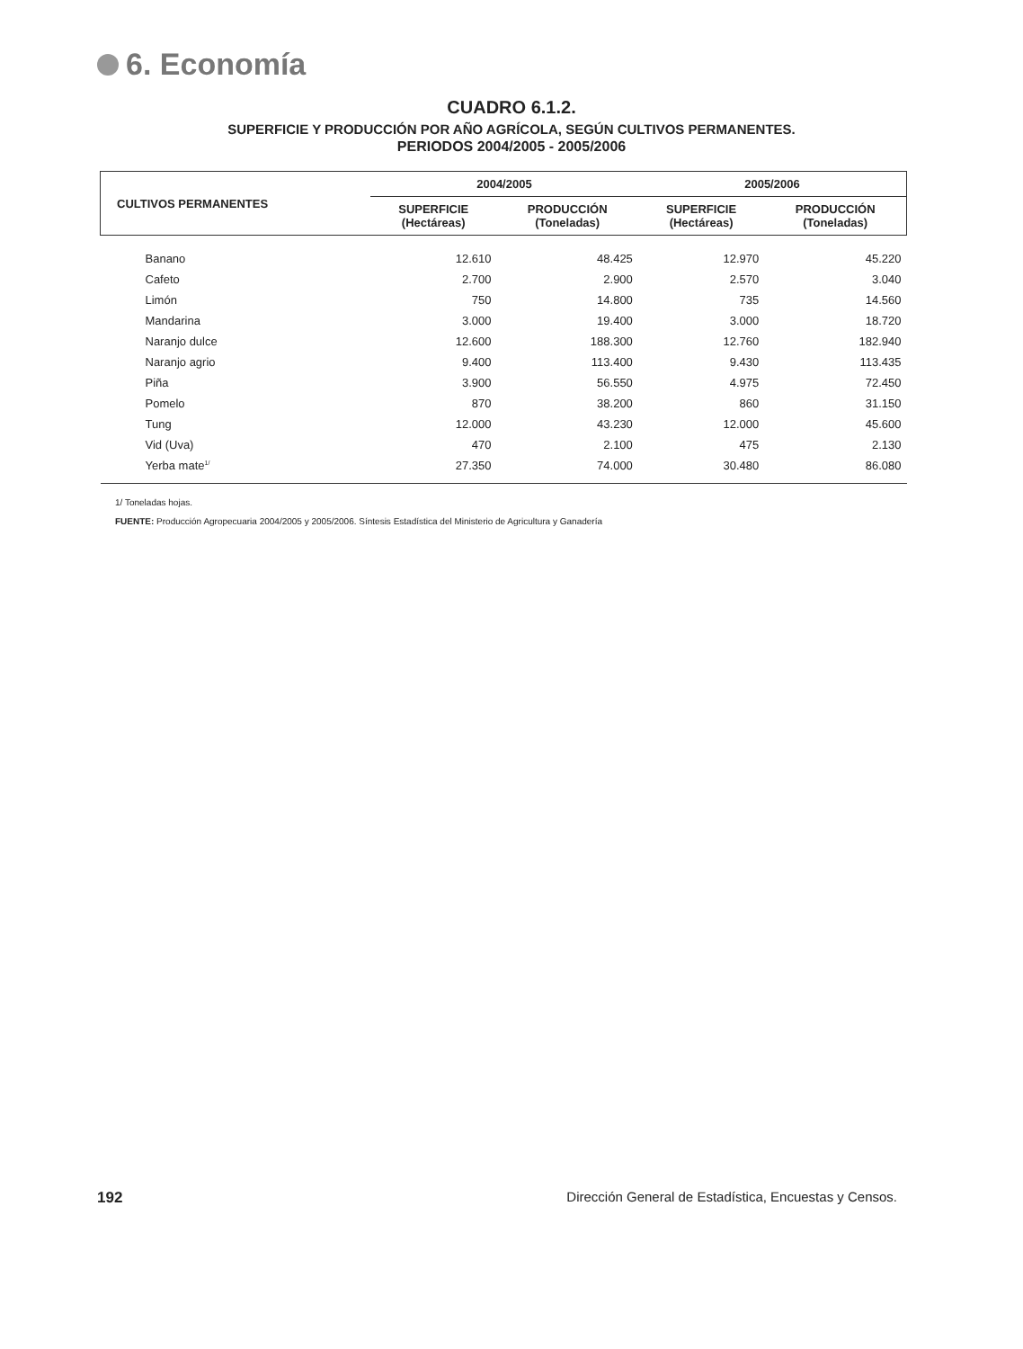6. Economía
CUADRO 6.1.2.
SUPERFICIE Y PRODUCCIÓN POR AÑO AGRÍCOLA, SEGÚN CULTIVOS PERMANENTES.
PERIODOS 2004/2005 - 2005/2006
| CULTIVOS PERMANENTES | 2004/2005 | | 2005/2006 | |
| --- | --- | --- | --- | --- |
| | SUPERFICIE (Hectáreas) | PRODUCCIÓN (Toneladas) | SUPERFICIE (Hectáreas) | PRODUCCIÓN (Toneladas) |
| Banano | 12.610 | 48.425 | 12.970 | 45.220 |
| Cafeto | 2.700 | 2.900 | 2.570 | 3.040 |
| Limón | 750 | 14.800 | 735 | 14.560 |
| Mandarina | 3.000 | 19.400 | 3.000 | 18.720 |
| Naranjo dulce | 12.600 | 188.300 | 12.760 | 182.940 |
| Naranjo agrio | 9.400 | 113.400 | 9.430 | 113.435 |
| Piña | 3.900 | 56.550 | 4.975 | 72.450 |
| Pomelo | 870 | 38.200 | 860 | 31.150 |
| Tung | 12.000 | 43.230 | 12.000 | 45.600 |
| Vid (Uva) | 470 | 2.100 | 475 | 2.130 |
| Yerba mate<sup>1/</sup> | 27.350 | 74.000 | 30.480 | 86.080 |
1/ Toneladas hojas.
FUENTE: Producción Agropecuaria 2004/2005 y 2005/2006. Síntesis Estadística del Ministerio de Agricultura y Ganadería
192 Dirección General de Estadística, Encuestas y Censos.